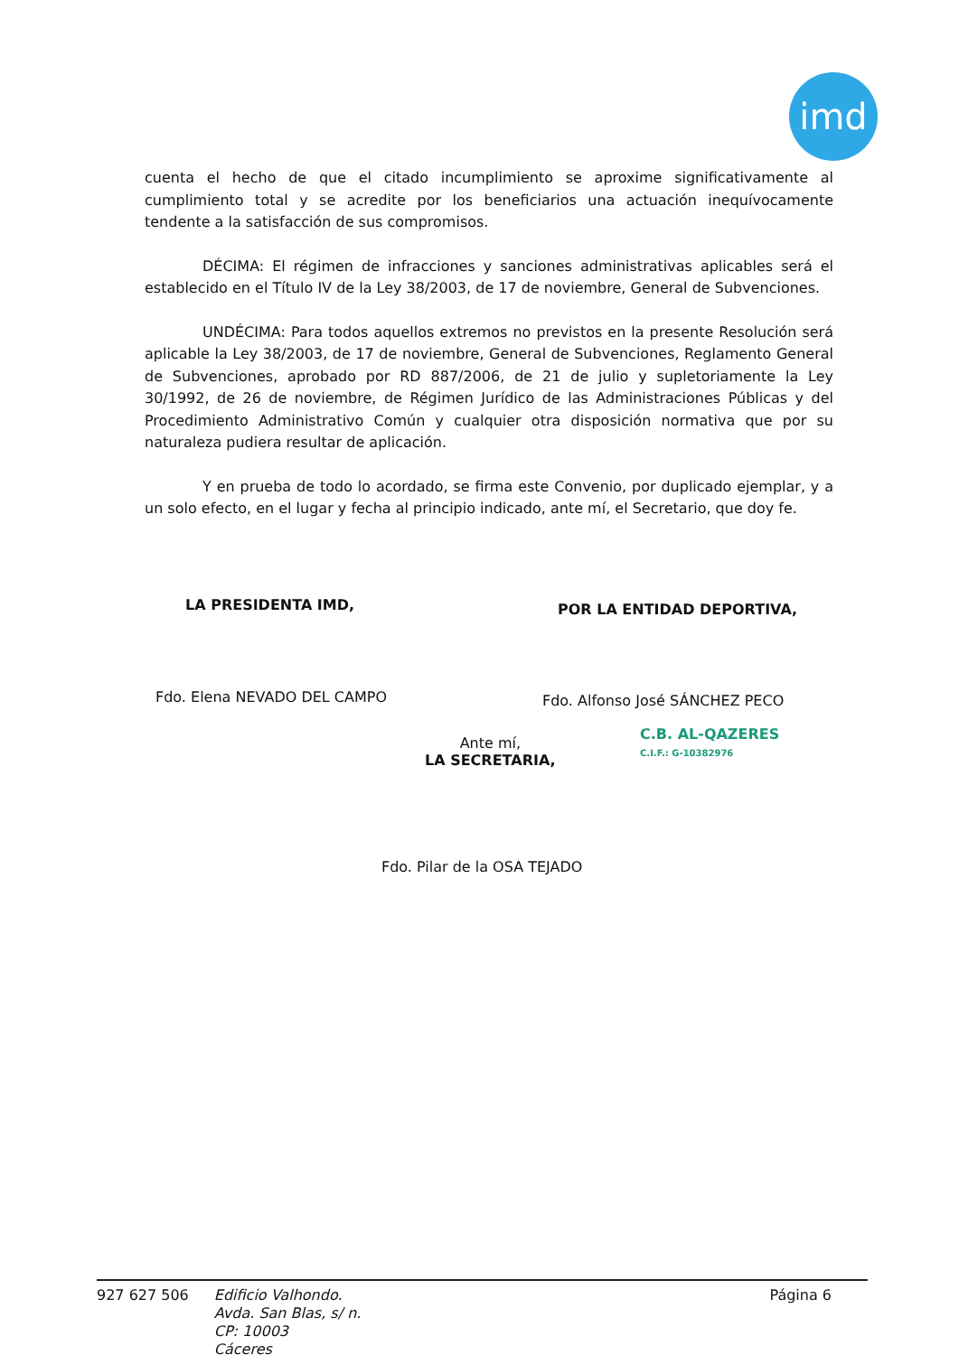imd
cuenta el hecho de que el citado incumplimiento se aproxime significativamente al cumplimiento total y se acredite por los beneficiarios una actuación inequívocamente tendente a la satisfacción de sus compromisos.
DÉCIMA: El régimen de infracciones y sanciones administrativas aplicables será el establecido en el Título IV de la Ley 38/2003, de 17 de noviembre, General de Subvenciones.
UNDÉCIMA: Para todos aquellos extremos no previstos en la presente Resolución será aplicable la Ley 38/2003, de 17 de noviembre, General de Subvenciones, Reglamento General de Subvenciones, aprobado por RD 887/2006, de 21 de julio y supletoriamente la Ley 30/1992, de 26 de noviembre, de Régimen Jurídico de las Administraciones Públicas y del Procedimiento Administrativo Común y cualquier otra disposición normativa que por su naturaleza pudiera resultar de aplicación.
Y en prueba de todo lo acordado, se firma este Convenio, por duplicado ejemplar, y a un solo efecto, en el lugar y fecha al principio indicado, ante mí, el Secretario, que doy fe.
LA PRESIDENTA IMD, POR LA ENTIDAD DEPORTIVA,
Fdo. Elena NEVADO DEL CAMPO Fdo. Alfonso José SÁNCHEZ PECO
C.B. AL-QAZERES
C.I.F.: G-10382976
Ante mí,
LA SECRETARIA,
Fdo. Pilar de la OSA TEJADO
927 627 506
Edificio Valhondo.
Avda. San Blas, s/ n.
CP: 10003
Cáceres
Página 6